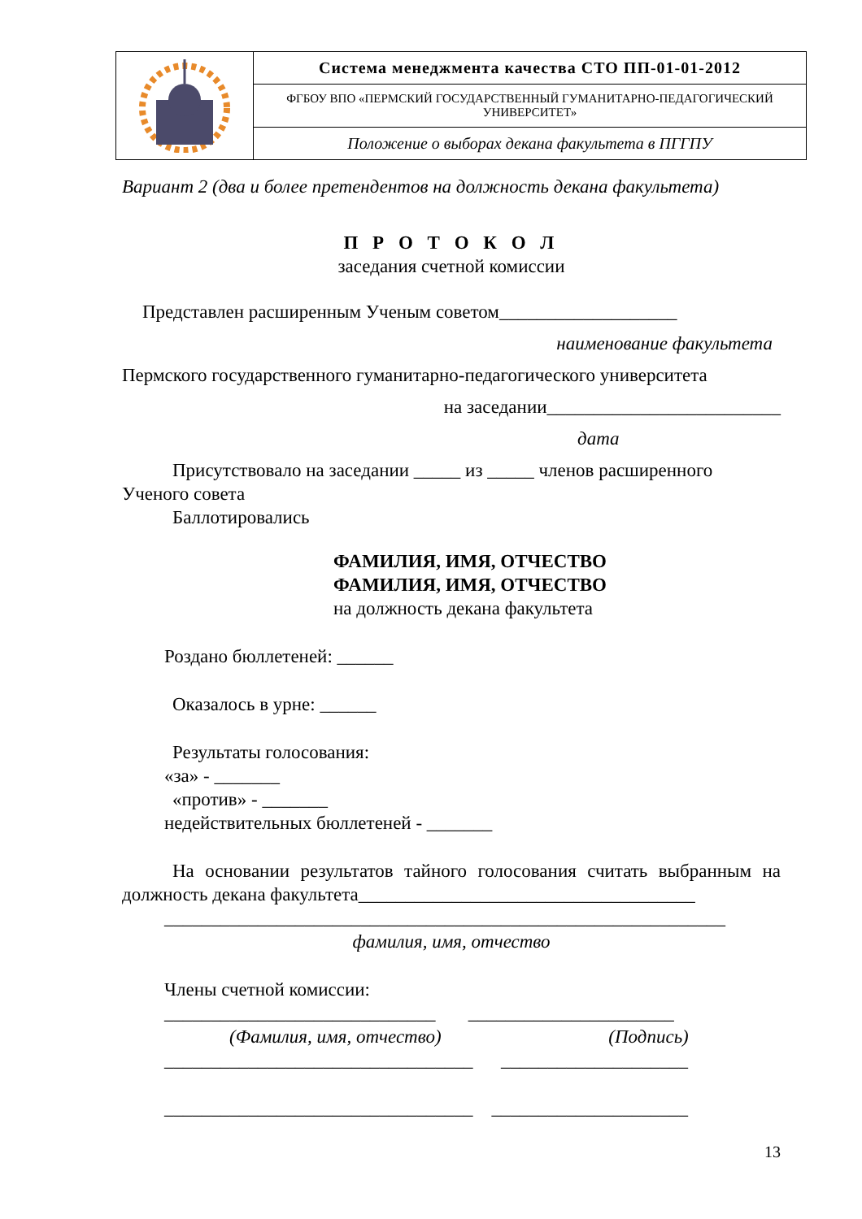| | Система менеджмента качества СТО ПП-01-01-2012 |
| | ФГБОУ ВПО «ПЕРМСКИЙ ГОСУДАРСТВЕННЫЙ ГУМАНИТАРНО-ПЕДАГОГИЧЕСКИЙ УНИВЕРСИТЕТ» |
| | Положение о выборах декана факультета в ПГГПУ |
Вариант 2 (два и более претендентов на должность декана факультета)
П Р О Т О К О Л
заседания счетной комиссии
Представлен расширенным Ученым советом___________________
наименование факультета
Пермского государственного гуманитарно-педагогического университета
на заседании_________________________
дата
Присутствовало на заседании _____ из _____ членов расширенного Ученого совета
Баллотировались
ФАМИЛИЯ, ИМЯ, ОТЧЕСТВО
ФАМИЛИЯ, ИМЯ, ОТЧЕСТВО
на должность декана факультета
Роздано бюллетеней: ______
Оказалось в урне: ______
Результаты голосования:
«за» - _______
«против» - _______
недействительных бюллетеней - _______
На основании результатов тайного голосования считать выбранным на должность декана факультета____________________________________
____________________________________________________________
фамилия, имя, отчество
Члены счетной комиссии:
_____________________________ ______________________
(Фамилия, имя, отчество) (Подпись)
_________________________________ ____________________
_________________________________ _____________________
13